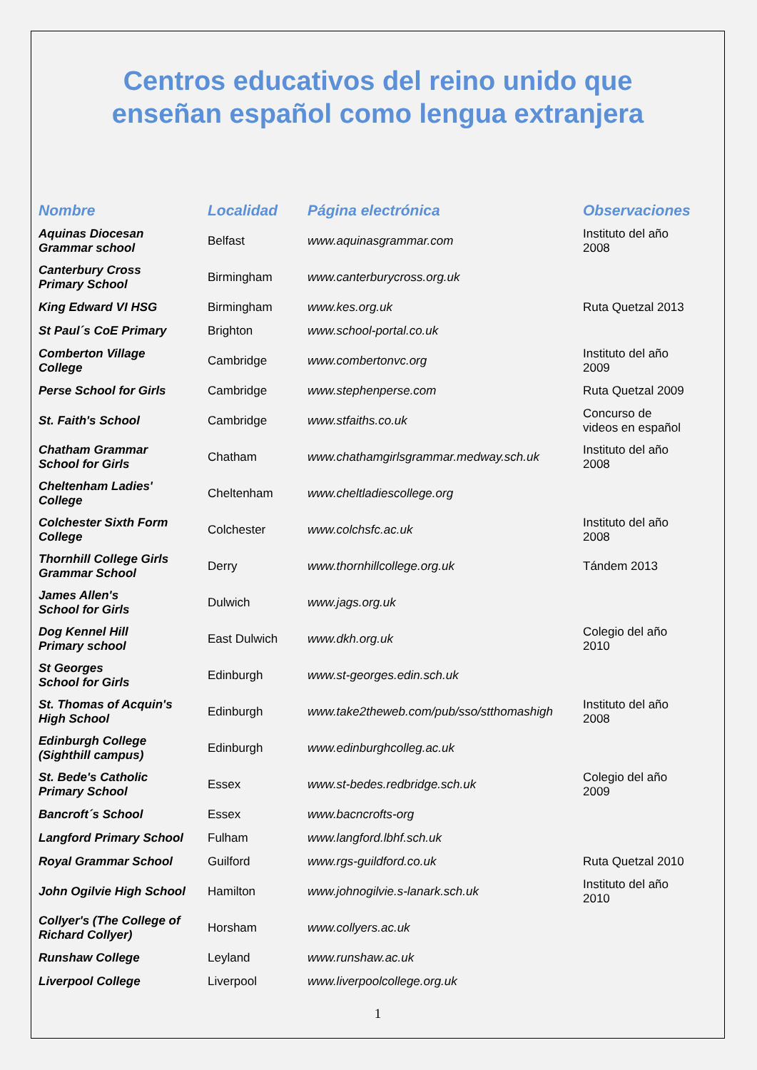Centros educativos del reino unido que
enseñan español como lengua extranjera
| Nombre | Localidad | Página electrónica | Observaciones |
| --- | --- | --- | --- |
| Aquinas Diocesan Grammar school | Belfast | www.aquinasgrammar.com | Instituto del año 2008 |
| Canterbury Cross Primary School | Birmingham | www.canterburycross.org.uk | |
| King Edward VI HSG | Birmingham | www.kes.org.uk | Ruta Quetzal 2013 |
| St Paul´s CoE Primary | Brighton | www.school-portal.co.uk | |
| Comberton Village College | Cambridge | www.combertonvc.org | Instituto del año 2009 |
| Perse School for Girls | Cambridge | www.stephenperse.com | Ruta Quetzal 2009 |
| St. Faith's School | Cambridge | www.stfaiths.co.uk | Concurso de videos en español |
| Chatham Grammar School for Girls | Chatham | www.chathamgirlsgrammar.medway.sch.uk | Instituto del año 2008 |
| Cheltenham Ladies' College | Cheltenham | www.cheltladiescollege.org | |
| Colchester Sixth Form College | Colchester | www.colchsfc.ac.uk | Instituto del año 2008 |
| Thornhill College Girls Grammar School | Derry | www.thornhillcollege.org.uk | Tándem 2013 |
| James Allen's School for Girls | Dulwich | www.jags.org.uk | |
| Dog Kennel Hill Primary school | East Dulwich | www.dkh.org.uk | Colegio del año 2010 |
| St Georges School for Girls | Edinburgh | www.st-georges.edin.sch.uk | |
| St. Thomas of Acquin's High School | Edinburgh | www.take2theweb.com/pub/sso/stthomashigh | Instituto del año 2008 |
| Edinburgh College (Sighthill campus) | Edinburgh | www.edinburghcolleg.ac.uk | |
| St. Bede's Catholic Primary School | Essex | www.st-bedes.redbridge.sch.uk | Colegio del año 2009 |
| Bancroft´s School | Essex | www.bacncrofts-org | |
| Langford Primary School | Fulham | www.langford.lbhf.sch.uk | |
| Royal Grammar School | Guilford | www.rgs-guildford.co.uk | Ruta Quetzal 2010 |
| John Ogilvie High School | Hamilton | www.johnogilvie.s-lanark.sch.uk | Instituto del año 2010 |
| Collyer's (The College of Richard Collyer) | Horsham | www.collyers.ac.uk | |
| Runshaw College | Leyland | www.runshaw.ac.uk | |
| Liverpool College | Liverpool | www.liverpoolcollege.org.uk | |
1